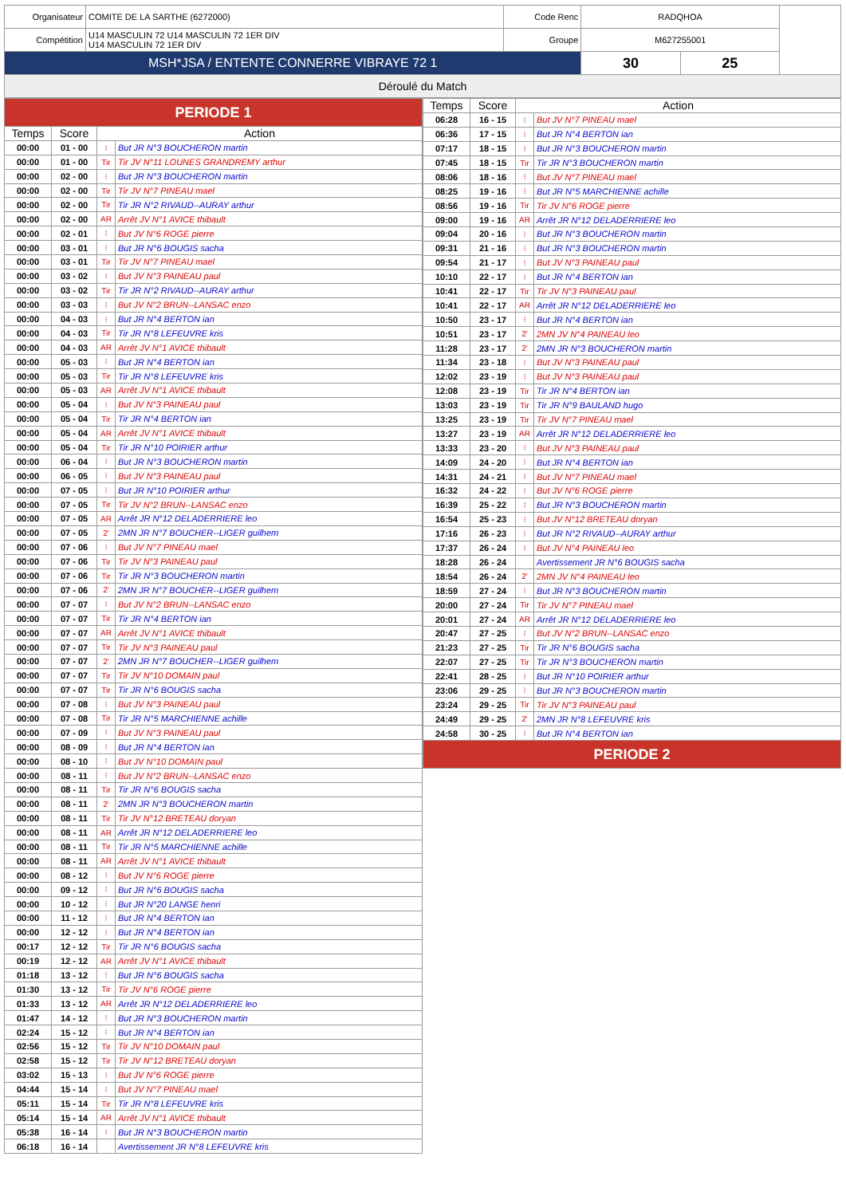| Organisateur | COMITE DE LA SARTHE (6272000) | Code Renc | RADQHOA | | |
| Compétition | U14 MASCULIN 72 U14 MASCULIN 72 1ER DIV U14 MASCULIN 72 1ER DIV | Groupe | M627255001 | | |
| MSH*JSA / ENTENTE CONNERRE VIBRAYE 72 1 | | | 30 | 25 | |
| Déroulé du Match | | | | | |
| PERIODE 1 | | | |
| Temps | Score | Action | |
| 00:00 | 01 - 00 | ⁝ | But JR N°3 BOUCHERON martin |
| 00:00 | 01 - 00 | Tir | Tir JV N°11 LOUNES GRANDREMY arthur |
| 00:00 | 02 - 00 | ⁝ | But JR N°3 BOUCHERON martin |
| 00:00 | 02 - 00 | Tir | Tir JV N°7 PINEAU mael |
| 00:00 | 02 - 00 | Tir | Tir JR N°2 RIVAUD--AURAY arthur |
| 00:00 | 02 - 00 | AR | Arrêt JV N°1 AVICE thibault |
| 00:00 | 02 - 01 | ⁝ | But JV N°6 ROGE pierre |
| 00:00 | 03 - 01 | ⁝ | But JR N°6 BOUGIS sacha |
| 00:00 | 03 - 01 | Tir | Tir JV N°7 PINEAU mael |
| 00:00 | 03 - 02 | ⁝ | But JV N°3 PAINEAU paul |
| 00:00 | 03 - 02 | Tir | Tir JR N°2 RIVAUD--AURAY arthur |
| 00:00 | 03 - 03 | ⁝ | But JV N°2 BRUN--LANSAC enzo |
| 00:00 | 04 - 03 | ⁝ | But JR N°4 BERTON ian |
| 00:00 | 04 - 03 | Tir | Tir JR N°8 LEFEUVRE kris |
| 00:00 | 04 - 03 | AR | Arrêt JV N°1 AVICE thibault |
| 00:00 | 05 - 03 | ⁝ | But JR N°4 BERTON ian |
| 00:00 | 05 - 03 | Tir | Tir JR N°8 LEFEUVRE kris |
| 00:00 | 05 - 03 | AR | Arrêt JV N°1 AVICE thibault |
| 00:00 | 05 - 04 | ⁝ | But JV N°3 PAINEAU paul |
| 00:00 | 05 - 04 | Tir | Tir JR N°4 BERTON ian |
| 00:00 | 05 - 04 | AR | Arrêt JV N°1 AVICE thibault |
| 00:00 | 05 - 04 | Tir | Tir JR N°10 POIRIER arthur |
| 00:00 | 06 - 04 | ⁝ | But JR N°3 BOUCHERON martin |
| 00:00 | 06 - 05 | ⁝ | But JV N°3 PAINEAU paul |
| 00:00 | 07 - 05 | ⁝ | But JR N°10 POIRIER arthur |
| 00:00 | 07 - 05 | Tir | Tir JV N°2 BRUN--LANSAC enzo |
| 00:00 | 07 - 05 | AR | Arrêt JR N°12 DELADERRIERE leo |
| 00:00 | 07 - 05 | 2' | 2MN JR N°7 BOUCHER--LIGER guilhem |
| 00:00 | 07 - 06 | ⁝ | But JV N°7 PINEAU mael |
| 00:00 | 07 - 06 | Tir | Tir JV N°3 PAINEAU paul |
| 00:00 | 07 - 06 | Tir | Tir JR N°3 BOUCHERON martin |
| 00:00 | 07 - 06 | 2' | 2MN JR N°7 BOUCHER--LIGER guilhem |
| 00:00 | 07 - 07 | ⁝ | But JV N°2 BRUN--LANSAC enzo |
| 00:00 | 07 - 07 | Tir | Tir JR N°4 BERTON ian |
| 00:00 | 07 - 07 | AR | Arrêt JV N°1 AVICE thibault |
| 00:00 | 07 - 07 | Tir | Tir JV N°3 PAINEAU paul |
| 00:00 | 07 - 07 | 2' | 2MN JR N°7 BOUCHER--LIGER guilhem |
| 00:00 | 07 - 07 | Tir | Tir JV N°10 DOMAIN paul |
| 00:00 | 07 - 07 | Tir | Tir JR N°6 BOUGIS sacha |
| 00:00 | 07 - 08 | ⁝ | But JV N°3 PAINEAU paul |
| 00:00 | 07 - 08 | Tir | Tir JR N°5 MARCHIENNE achille |
| 00:00 | 07 - 09 | ⁝ | But JV N°3 PAINEAU paul |
| 00:00 | 08 - 09 | ⁝ | But JR N°4 BERTON ian |
| 00:00 | 08 - 10 | ⁝ | But JV N°10 DOMAIN paul |
| 00:00 | 08 - 11 | ⁝ | But JV N°2 BRUN--LANSAC enzo |
| 00:00 | 08 - 11 | Tir | Tir JR N°6 BOUGIS sacha |
| 00:00 | 08 - 11 | 2' | 2MN JR N°3 BOUCHERON martin |
| 00:00 | 08 - 11 | Tir | Tir JV N°12 BRETEAU doryan |
| 00:00 | 08 - 11 | AR | Arrêt JR N°12 DELADERRIERE leo |
| 00:00 | 08 - 11 | Tir | Tir JR N°5 MARCHIENNE achille |
| 00:00 | 08 - 11 | AR | Arrêt JV N°1 AVICE thibault |
| 00:00 | 08 - 12 | ⁝ | But JV N°6 ROGE pierre |
| 00:00 | 09 - 12 | ⁝ | But JR N°6 BOUGIS sacha |
| 00:00 | 10 - 12 | ⁝ | But JR N°20 LANGE henri |
| 00:00 | 11 - 12 | ⁝ | But JR N°4 BERTON ian |
| 00:00 | 12 - 12 | ⁝ | But JR N°4 BERTON ian |
| 00:17 | 12 - 12 | Tir | Tir JR N°6 BOUGIS sacha |
| 00:19 | 12 - 12 | AR | Arrêt JV N°1 AVICE thibault |
| 01:18 | 13 - 12 | ⁝ | But JR N°6 BOUGIS sacha |
| 01:30 | 13 - 12 | Tir | Tir JV N°6 ROGE pierre |
| 01:33 | 13 - 12 | AR | Arrêt JR N°12 DELADERRIERE leo |
| 01:47 | 14 - 12 | ⁝ | But JR N°3 BOUCHERON martin |
| 02:24 | 15 - 12 | ⁝ | But JR N°4 BERTON ian |
| 02:56 | 15 - 12 | Tir | Tir JV N°10 DOMAIN paul |
| 02:58 | 15 - 12 | Tir | Tir JV N°12 BRETEAU doryan |
| 03:02 | 15 - 13 | ⁝ | But JV N°6 ROGE pierre |
| 04:44 | 15 - 14 | ⁝ | But JV N°7 PINEAU mael |
| 05:11 | 15 - 14 | Tir | Tir JR N°8 LEFEUVRE kris |
| 05:14 | 15 - 14 | AR | Arrêt JV N°1 AVICE thibault |
| 05:38 | 16 - 14 | ⁝ | But JR N°3 BOUCHERON martin |
| 06:18 | 16 - 14 | | Avertissement JR N°8 LEFEUVRE kris |
| Temps | Score | Action | |
| --- | --- | --- | --- |
| 06:28 | 16 - 15 | ⁝ | But JV N°7 PINEAU mael |
| 06:36 | 17 - 15 | ⁝ | But JR N°4 BERTON ian |
| 07:17 | 18 - 15 | ⁝ | But JR N°3 BOUCHERON martin |
| 07:45 | 18 - 15 | Tir | Tir JR N°3 BOUCHERON martin |
| 08:06 | 18 - 16 | ⁝ | But JV N°7 PINEAU mael |
| 08:25 | 19 - 16 | ⁝ | But JR N°5 MARCHIENNE achille |
| 08:56 | 19 - 16 | Tir | Tir JV N°6 ROGE pierre |
| 09:00 | 19 - 16 | AR | Arrêt JR N°12 DELADERRIERE leo |
| 09:04 | 20 - 16 | ⁝ | But JR N°3 BOUCHERON martin |
| 09:31 | 21 - 16 | ⁝ | But JR N°3 BOUCHERON martin |
| 09:54 | 21 - 17 | ⁝ | But JV N°3 PAINEAU paul |
| 10:10 | 22 - 17 | ⁝ | But JR N°4 BERTON ian |
| 10:41 | 22 - 17 | Tir | Tir JV N°3 PAINEAU paul |
| 10:41 | 22 - 17 | AR | Arrêt JR N°12 DELADERRIERE leo |
| 10:50 | 23 - 17 | ⁝ | But JR N°4 BERTON ian |
| 10:51 | 23 - 17 | 2' | 2MN JV N°4 PAINEAU leo |
| 11:28 | 23 - 17 | 2' | 2MN JR N°3 BOUCHERON martin |
| 11:34 | 23 - 18 | ⁝ | But JV N°3 PAINEAU paul |
| 12:02 | 23 - 19 | ⁝ | But JV N°3 PAINEAU paul |
| 12:08 | 23 - 19 | Tir | Tir JR N°4 BERTON ian |
| 13:03 | 23 - 19 | Tir | Tir JR N°9 BAULAND hugo |
| 13:25 | 23 - 19 | Tir | Tir JV N°7 PINEAU mael |
| 13:27 | 23 - 19 | AR | Arrêt JR N°12 DELADERRIERE leo |
| 13:33 | 23 - 20 | ⁝ | But JV N°3 PAINEAU paul |
| 14:09 | 24 - 20 | ⁝ | But JR N°4 BERTON ian |
| 14:31 | 24 - 21 | ⁝ | But JV N°7 PINEAU mael |
| 16:32 | 24 - 22 | ⁝ | But JV N°6 ROGE pierre |
| 16:39 | 25 - 22 | ⁝ | But JR N°3 BOUCHERON martin |
| 16:54 | 25 - 23 | ⁝ | But JV N°12 BRETEAU doryan |
| 17:16 | 26 - 23 | ⁝ | But JR N°2 RIVAUD--AURAY arthur |
| 17:37 | 26 - 24 | ⁝ | But JV N°4 PAINEAU leo |
| 18:28 | 26 - 24 | | Avertissement JR N°6 BOUGIS sacha |
| 18:54 | 26 - 24 | 2' | 2MN JV N°4 PAINEAU leo |
| 18:59 | 27 - 24 | ⁝ | But JR N°3 BOUCHERON martin |
| 20:00 | 27 - 24 | Tir | Tir JV N°7 PINEAU mael |
| 20:01 | 27 - 24 | AR | Arrêt JR N°12 DELADERRIERE leo |
| 20:47 | 27 - 25 | ⁝ | But JV N°2 BRUN--LANSAC enzo |
| 21:23 | 27 - 25 | Tir | Tir JR N°6 BOUGIS sacha |
| 22:07 | 27 - 25 | Tir | Tir JR N°3 BOUCHERON martin |
| 22:41 | 28 - 25 | ⁝ | But JR N°10 POIRIER arthur |
| 23:06 | 29 - 25 | ⁝ | But JR N°3 BOUCHERON martin |
| 23:24 | 29 - 25 | Tir | Tir JV N°3 PAINEAU paul |
| 24:49 | 29 - 25 | 2' | 2MN JR N°8 LEFEUVRE kris |
| 24:58 | 30 - 25 | ⁝ | But JR N°4 BERTON ian |
| PERIODE 2 | | | |